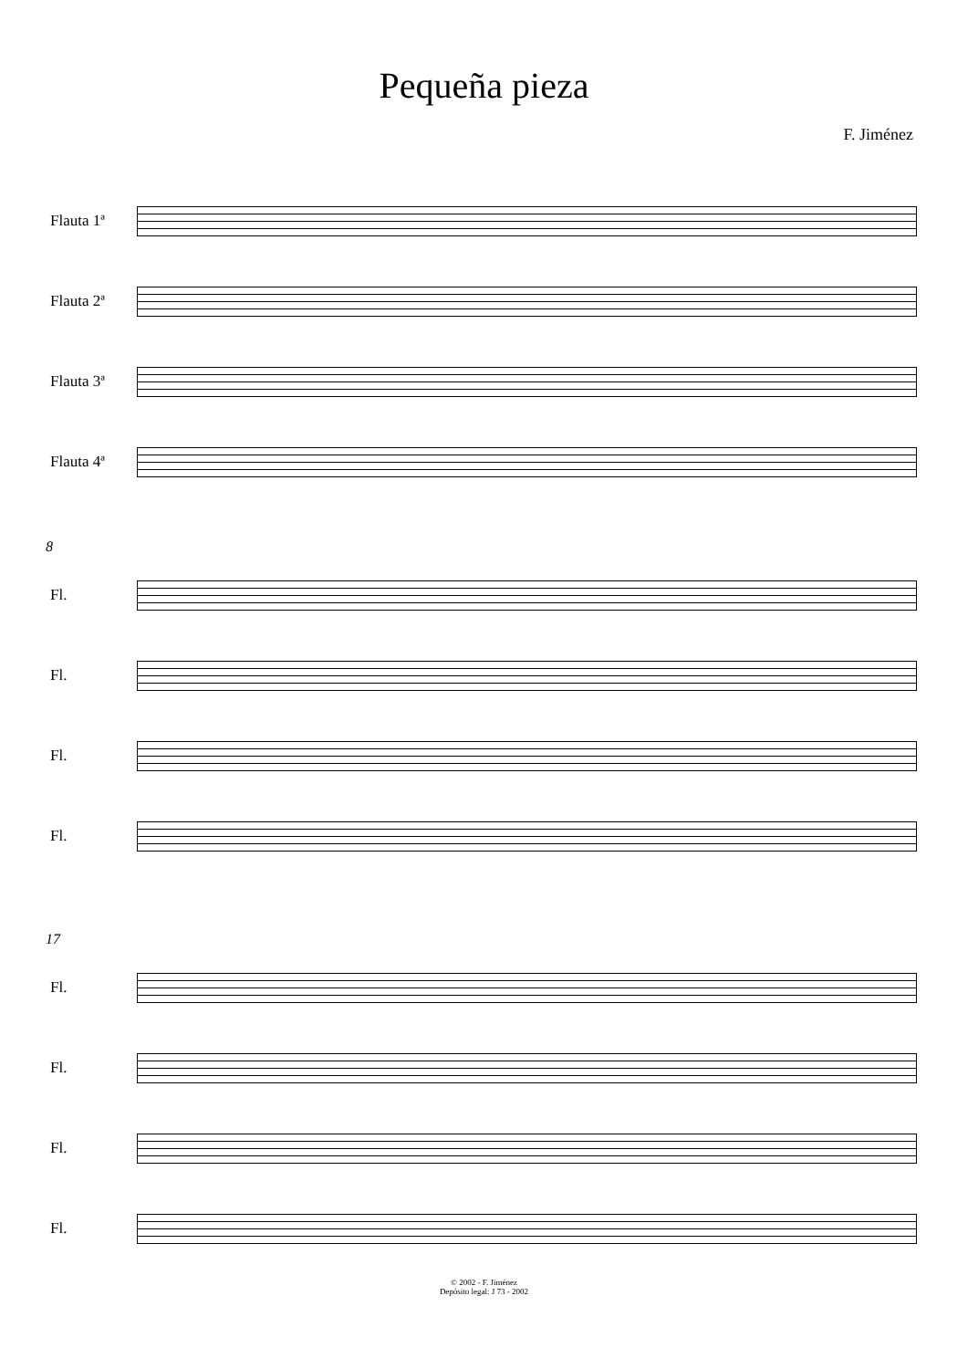Pequeña pieza
F. Jiménez
Flauta 1ª
Flauta 2ª
Flauta 3ª
Flauta 4ª
8
Fl.
Fl.
Fl.
Fl.
17
Fl.
Fl.
Fl.
Fl.
© 2002 - F. Jiménez
Depósito legal: J 73 - 2002